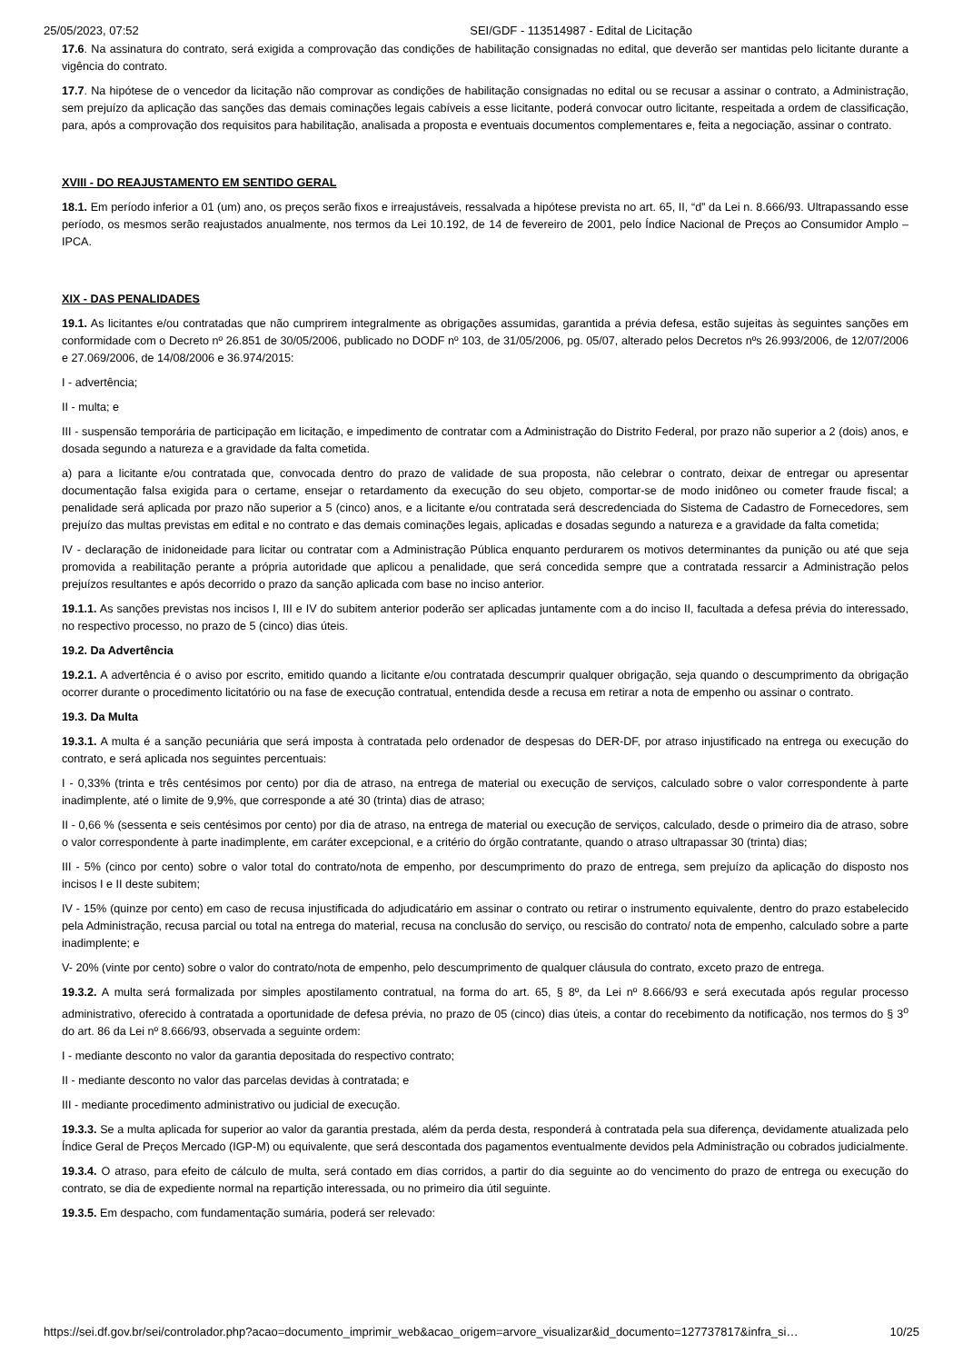25/05/2023, 07:52 SEI/GDF - 113514987 - Edital de Licitação
17.6. Na assinatura do contrato, será exigida a comprovação das condições de habilitação consignadas no edital, que deverão ser mantidas pelo licitante durante a vigência do contrato.
17.7. Na hipótese de o vencedor da licitação não comprovar as condições de habilitação consignadas no edital ou se recusar a assinar o contrato, a Administração, sem prejuízo da aplicação das sanções das demais cominações legais cabíveis a esse licitante, poderá convocar outro licitante, respeitada a ordem de classificação, para, após a comprovação dos requisitos para habilitação, analisada a proposta e eventuais documentos complementares e, feita a negociação, assinar o contrato.
XVIII - DO REAJUSTAMENTO EM SENTIDO GERAL
18.1. Em período inferior a 01 (um) ano, os preços serão fixos e irreajustáveis, ressalvada a hipótese prevista no art. 65, II, “d” da Lei n. 8.666/93. Ultrapassando esse período, os mesmos serão reajustados anualmente, nos termos da Lei 10.192, de 14 de fevereiro de 2001, pelo Índice Nacional de Preços ao Consumidor Amplo – IPCA.
XIX - DAS PENALIDADES
19.1. As licitantes e/ou contratadas que não cumprirem integralmente as obrigações assumidas, garantida a prévia defesa, estão sujeitas às seguintes sanções em conformidade com o Decreto nº 26.851 de 30/05/2006, publicado no DODF nº 103, de 31/05/2006, pg. 05/07, alterado pelos Decretos nºs 26.993/2006, de 12/07/2006 e 27.069/2006, de 14/08/2006 e 36.974/2015:
I - advertência;
II - multa; e
III - suspensão temporária de participação em licitação, e impedimento de contratar com a Administração do Distrito Federal, por prazo não superior a 2 (dois) anos, e dosada segundo a natureza e a gravidade da falta cometida.
a) para a licitante e/ou contratada que, convocada dentro do prazo de validade de sua proposta, não celebrar o contrato, deixar de entregar ou apresentar documentação falsa exigida para o certame, ensejar o retardamento da execução do seu objeto, comportar-se de modo inidôneo ou cometer fraude fiscal; a penalidade será aplicada por prazo não superior a 5 (cinco) anos, e a licitante e/ou contratada será descredenciada do Sistema de Cadastro de Fornecedores, sem prejuízo das multas previstas em edital e no contrato e das demais cominações legais, aplicadas e dosadas segundo a natureza e a gravidade da falta cometida;
IV - declaração de inidoneidade para licitar ou contratar com a Administração Pública enquanto perdurarem os motivos determinantes da punição ou até que seja promovida a reabilitação perante a própria autoridade que aplicou a penalidade, que será concedida sempre que a contratada ressarcir a Administração pelos prejuízos resultantes e após decorrido o prazo da sanção aplicada com base no inciso anterior.
19.1.1. As sanções previstas nos incisos I, III e IV do subitem anterior poderão ser aplicadas juntamente com a do inciso II, facultada a defesa prévia do interessado, no respectivo processo, no prazo de 5 (cinco) dias úteis.
19.2. Da Advertência
19.2.1. A advertência é o aviso por escrito, emitido quando a licitante e/ou contratada descumprir qualquer obrigação, seja quando o descumprimento da obrigação ocorrer durante o procedimento licitatório ou na fase de execução contratual, entendida desde a recusa em retirar a nota de empenho ou assinar o contrato.
19.3. Da Multa
19.3.1. A multa é a sanção pecuniária que será imposta à contratada pelo ordenador de despesas do DER-DF, por atraso injustificado na entrega ou execução do contrato, e será aplicada nos seguintes percentuais:
I - 0,33% (trinta e três centésimos por cento) por dia de atraso, na entrega de material ou execução de serviços, calculado sobre o valor correspondente à parte inadimplente, até o limite de 9,9%, que corresponde a até 30 (trinta) dias de atraso;
II - 0,66 % (sessenta e seis centésimos por cento) por dia de atraso, na entrega de material ou execução de serviços, calculado, desde o primeiro dia de atraso, sobre o valor correspondente à parte inadimplente, em caráter excepcional, e a critério do órgão contratante, quando o atraso ultrapassar 30 (trinta) dias;
III - 5% (cinco por cento) sobre o valor total do contrato/nota de empenho, por descumprimento do prazo de entrega, sem prejuízo da aplicação do disposto nos incisos I e II deste subitem;
IV - 15% (quinze por cento) em caso de recusa injustificada do adjudicatário em assinar o contrato ou retirar o instrumento equivalente, dentro do prazo estabelecido pela Administração, recusa parcial ou total na entrega do material, recusa na conclusão do serviço, ou rescisão do contrato/ nota de empenho, calculado sobre a parte inadimplente; e
V- 20% (vinte por cento) sobre o valor do contrato/nota de empenho, pelo descumprimento de qualquer cláusula do contrato, exceto prazo de entrega.
19.3.2. A multa será formalizada por simples apostilamento contratual, na forma do art. 65, § 8º, da Lei nº 8.666/93 e será executada após regular processo administrativo, oferecido à contratada a oportunidade de defesa prévia, no prazo de 05 (cinco) dias úteis, a contar do recebimento da notificação, nos termos do § 3<sup>o</sup> do art. 86 da Lei nº 8.666/93, observada a seguinte ordem:
I - mediante desconto no valor da garantia depositada do respectivo contrato;
II - mediante desconto no valor das parcelas devidas à contratada; e
III - mediante procedimento administrativo ou judicial de execução.
19.3.3. Se a multa aplicada for superior ao valor da garantia prestada, além da perda desta, responderá à contratada pela sua diferença, devidamente atualizada pelo Índice Geral de Preços Mercado (IGP-M) ou equivalente, que será descontada dos pagamentos eventualmente devidos pela Administração ou cobrados judicialmente.
19.3.4. O atraso, para efeito de cálculo de multa, será contado em dias corridos, a partir do dia seguinte ao do vencimento do prazo de entrega ou execução do contrato, se dia de expediente normal na repartição interessada, ou no primeiro dia útil seguinte.
19.3.5. Em despacho, com fundamentação sumária, poderá ser relevado:
https://sei.df.gov.br/sei/controlador.php?acao=documento_imprimir_web&acao_origem=arvore_visualizar&id_documento=127737817&infra_si… 10/25